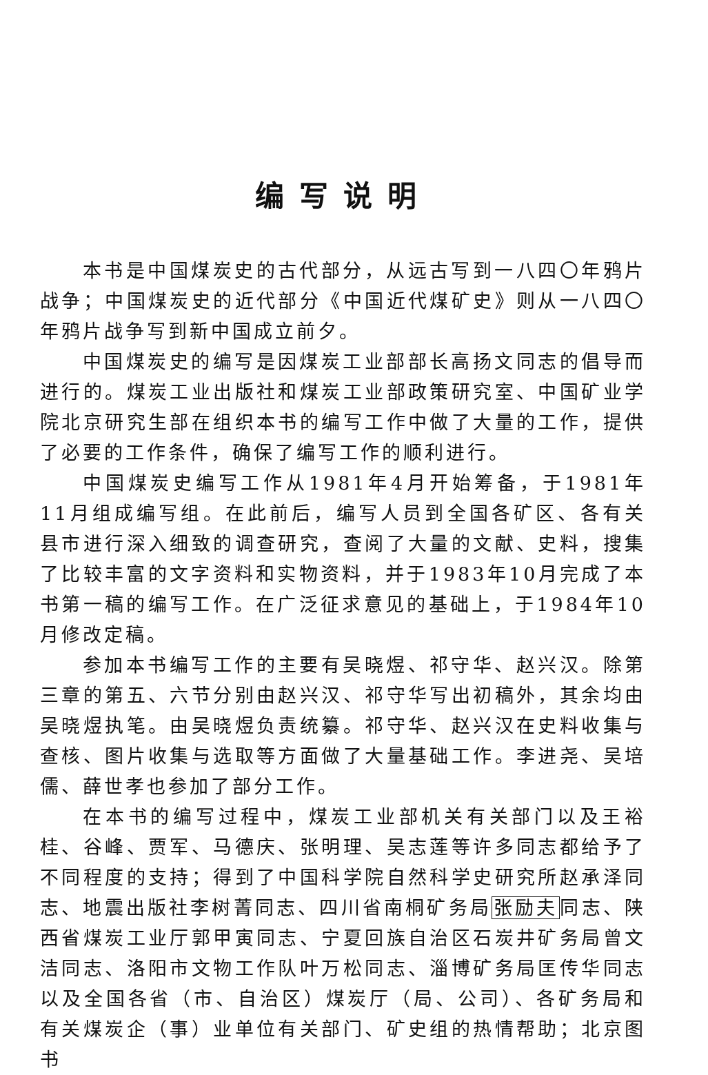编写说明
本书是中国煤炭史的古代部分，从远古写到一八四〇年鸦片战争；中国煤炭史的近代部分《中国近代煤矿史》则从一八四〇年鸦片战争写到新中国成立前夕。
中国煤炭史的编写是因煤炭工业部部长高扬文同志的倡导而进行的。煤炭工业出版社和煤炭工业部政策研究室、中国矿业学院北京研究生部在组织本书的编写工作中做了大量的工作，提供了必要的工作条件，确保了编写工作的顺利进行。
中国煤炭史编写工作从1981年4月开始筹备，于1981年11月组成编写组。在此前后，编写人员到全国各矿区、各有关县市进行深入细致的调查研究，查阅了大量的文献、史料，搜集了比较丰富的文字资料和实物资料，并于1983年10月完成了本书第一稿的编写工作。在广泛征求意见的基础上，于1984年10月修改定稿。
参加本书编写工作的主要有吴晓煜、祁守华、赵兴汉。除第三章的第五、六节分别由赵兴汉、祁守华写出初稿外，其余均由吴晓煜执笔。由吴晓煜负责统纂。祁守华、赵兴汉在史料收集与查核、图片收集与选取等方面做了大量基础工作。李进尧、吴培儒、薛世孝也参加了部分工作。
在本书的编写过程中，煤炭工业部机关有关部门以及王裕桂、谷峰、贾军、马德庆、张明理、吴志莲等许多同志都给予了不同程度的支持；得到了中国科学院自然科学史研究所赵承泽同志、地震出版社李树菁同志、四川省南桐矿务局张励夫同志、陕西省煤炭工业厅郭甲寅同志、宁夏回族自治区石炭井矿务局曾文洁同志、洛阳市文物工作队叶万松同志、淄博矿务局匡传华同志以及全国各省（市、自治区）煤炭厅（局、公司）、各矿务局和有关煤炭企（事）业单位有关部门、矿史组的热情帮助；北京图书